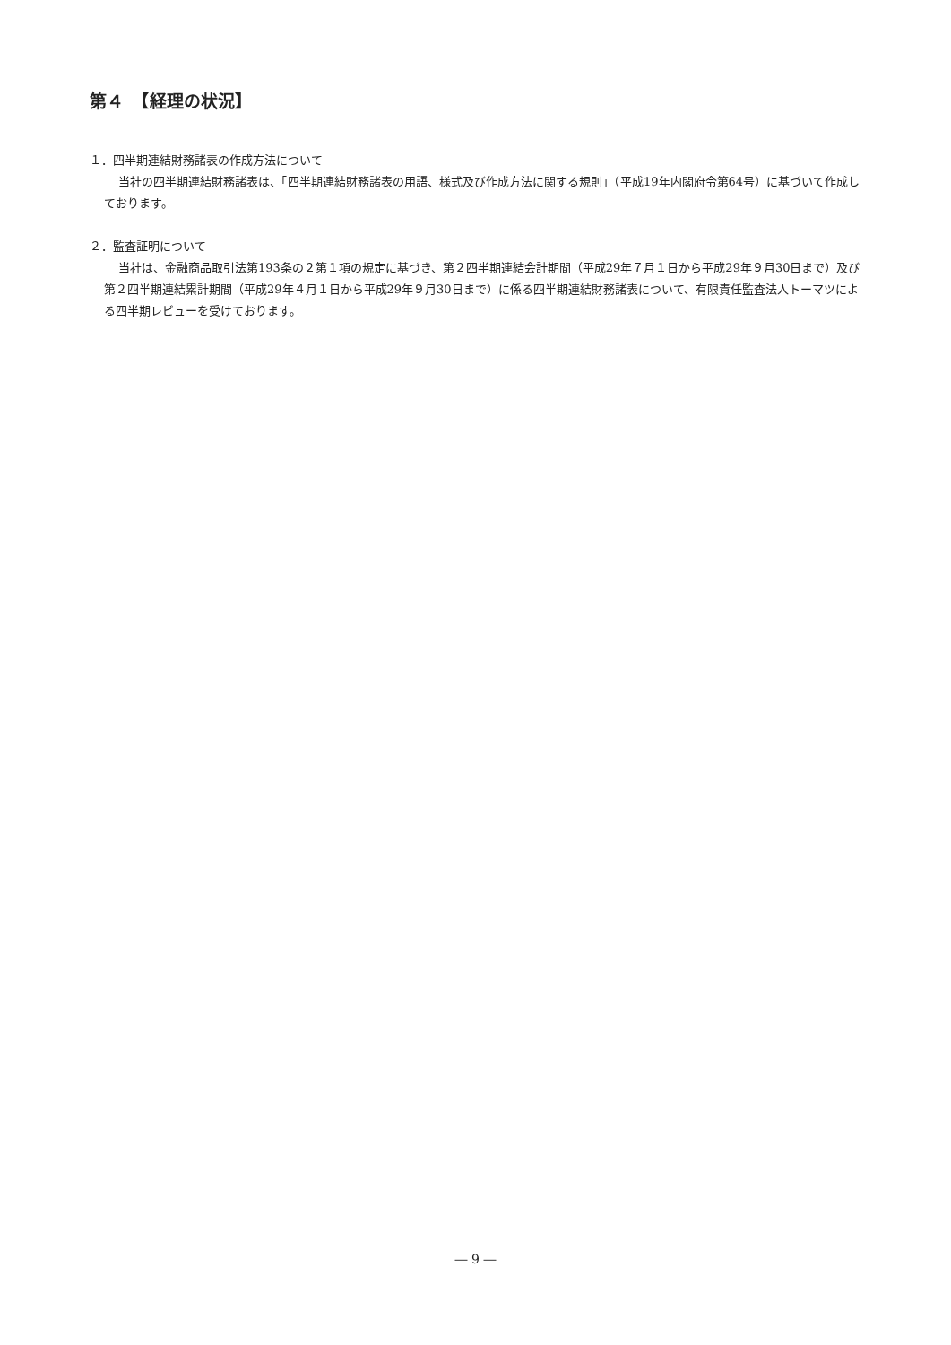第４　【経理の状況】
１．四半期連結財務諸表の作成方法について
当社の四半期連結財務諸表は、「四半期連結財務諸表の用語、様式及び作成方法に関する規則」（平成19年内閣府令第64号）に基づいて作成しております。
２．監査証明について
当社は、金融商品取引法第193条の２第１項の規定に基づき、第２四半期連結会計期間（平成29年７月１日から平成29年９月30日まで）及び第２四半期連結累計期間（平成29年４月１日から平成29年９月30日まで）に係る四半期連結財務諸表について、有限責任監査法人トーマツによる四半期レビューを受けております。
― 9 ―